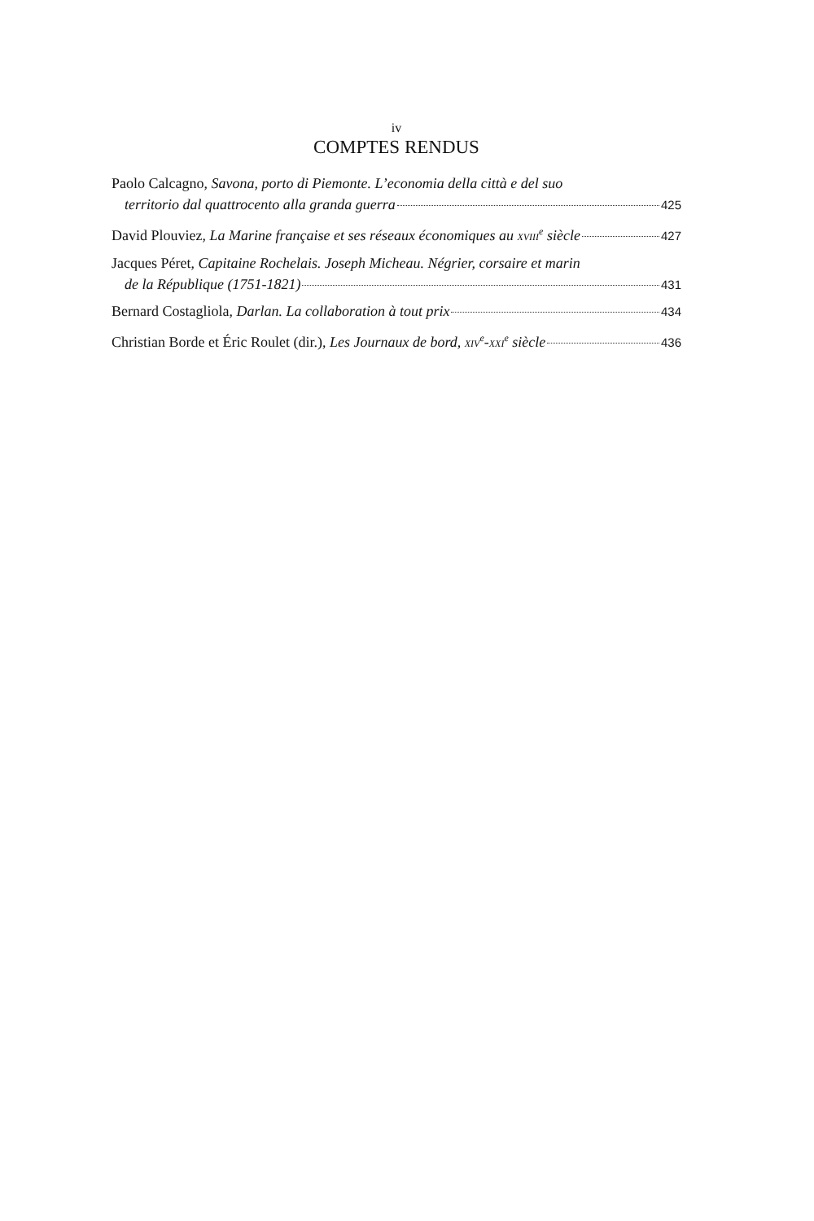iv
COMPTES RENDUS
Paolo Calcagno, Savona, porto di Piemonte. L’economia della città e del suo
territorio dal quattrocento alla granda guerra 425
David Plouviez, La Marine française et ses réseaux économiques au XVIII<sup>e</sup> siècle 427
Jacques Péret, Capitaine Rochelais. Joseph Micheau. Négrier, corsaire et marin
de la République (1751-1821) 431
Bernard Costagliola, Darlan. La collaboration à tout prix 434
Christian Borde et Éric Roulet (dir.), Les Journaux de bord, XIV<sup>e</sup>-XXI<sup>e</sup> siècle 436